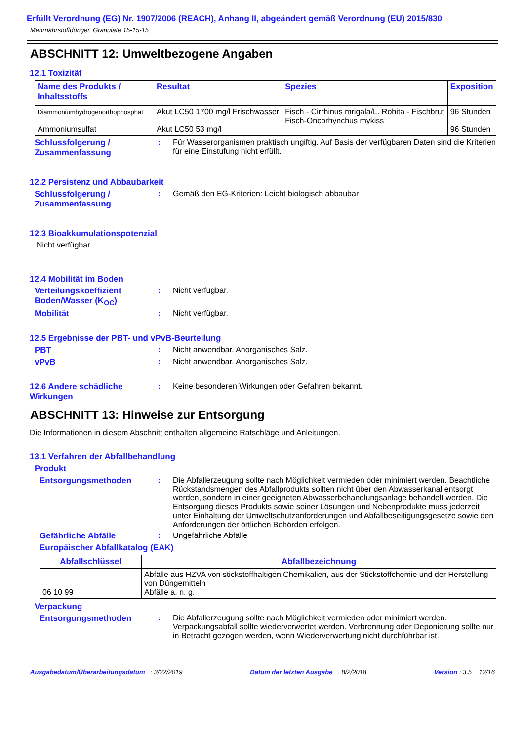Erfüllt Verordnung (EG) Nr. 1907/2006 (REACH), Anhang II, abgeändert gemäß Verordnung (EU) 2015/830
Mehrnährstoffdünger, Granulate 15-15-15
ABSCHNITT 12: Umweltbezogene Angaben
12.1 Toxizität
| Name des Produkts / Inhaltsstoffs | Resultat | Spezies | Exposition |
| --- | --- | --- | --- |
| Diammoniumhydrogenorthophosphat Ammoniumsulfat | Akut LC50 1700 mg/l Frischwasser Akut LC50 53 mg/l | Fisch - Cirrhinus mrigala/L. Rohita - Fischbrut Fisch-Oncorhynchus mykiss | 96 Stunden 96 Stunden |
Schlussfolgerung / Zusammenfassung
: Für Wasserorganismen praktisch ungiftig. Auf Basis der verfügbaren Daten sind die Kriterien für eine Einstufung nicht erfüllt.
12.2 Persistenz und Abbaubarkeit
Schlussfolgerung / Zusammenfassung
: Gemäß den EG-Kriterien: Leicht biologisch abbaubar
12.3 Bioakkumulationspotenzial
Nicht verfügbar.
12.4 Mobilität im Boden
Verteilungskoeffizient Boden/Wasser (K<sub>OC</sub>)
: Nicht verfügbar.
Mobilität : Nicht verfügbar.
12.5 Ergebnisse der PBT- und vPvB-Beurteilung
PBT : Nicht anwendbar. Anorganisches Salz.
vPvB : Nicht anwendbar. Anorganisches Salz.
12.6 Andere schädliche Wirkungen
: Keine besonderen Wirkungen oder Gefahren bekannt.
ABSCHNITT 13: Hinweise zur Entsorgung
Die Informationen in diesem Abschnitt enthalten allgemeine Ratschläge und Anleitungen.
13.1 Verfahren der Abfallbehandlung
Produkt
Entsorgungsmethoden : Die Abfallerzeugung sollte nach Möglichkeit vermieden oder minimiert werden. Beachtliche Rückstandsmengen des Abfallprodukts sollten nicht über den Abwasserkanal entsorgt werden, sondern in einer geeigneten Abwasserbehandlungsanlage behandelt werden. Die Entsorgung dieses Produkts sowie seiner Lösungen und Nebenprodukte muss jederzeit unter Einhaltung der Umweltschutzanforderungen und Abfallbeseitigungsgesetze sowie den Anforderungen der örtlichen Behörden erfolgen.
Gefährliche Abfälle : Ungefährliche Abfälle
Europäischer Abfallkatalog (EAK)
| Abfallschlüssel | Abfallbezeichnung |
| --- | --- |
| 06 10 99 | Abfälle aus HZVA von stickstoffhaltigen Chemikalien, aus der Stickstoffchemie und der Herstellung von Düngemitteln Abfälle a. n. g. |
Verpackung
Entsorgungsmethoden : Die Abfallerzeugung sollte nach Möglichkeit vermieden oder minimiert werden. Verpackungsabfall sollte wiederverwertet werden. Verbrennung oder Deponierung sollte nur in Betracht gezogen werden, wenn Wiederverwertung nicht durchführbar ist.
Ausgabedatum/Überarbeitungsdatum : 3/22/2019 Datum der letzten Ausgabe : 8/2/2018 Version : 3.5 12/16